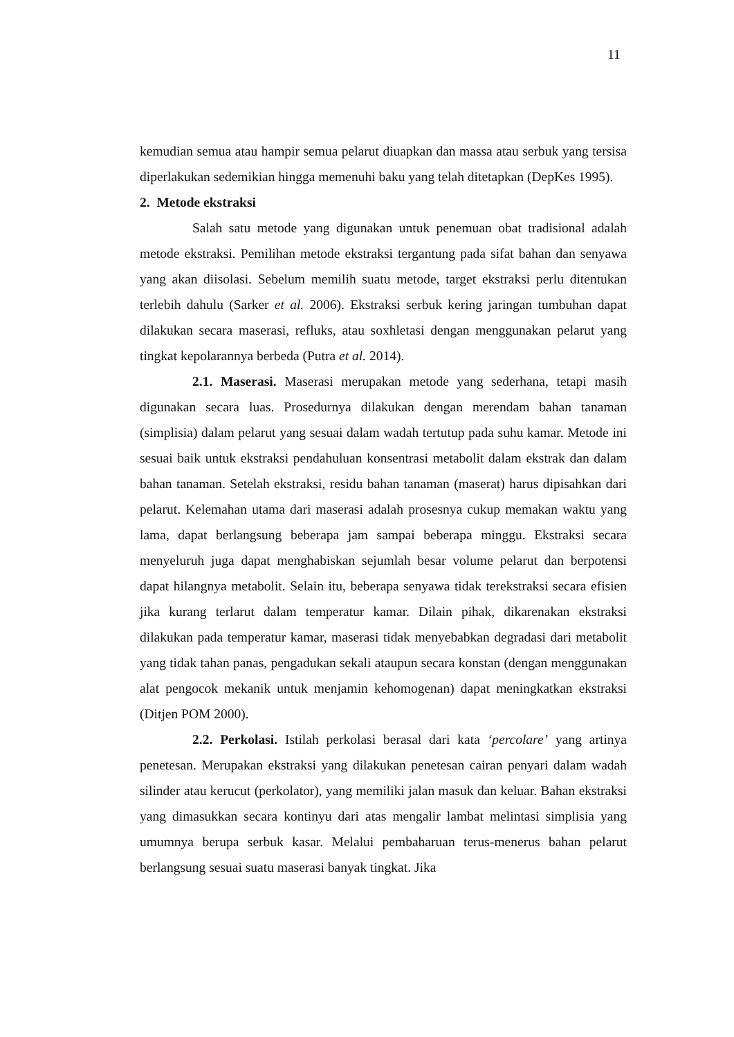11
kemudian semua atau hampir semua pelarut diuapkan dan massa atau serbuk yang tersisa diperlakukan sedemikian hingga memenuhi baku yang telah ditetapkan (DepKes 1995).
2. Metode ekstraksi
Salah satu metode yang digunakan untuk penemuan obat tradisional adalah metode ekstraksi. Pemilihan metode ekstraksi tergantung pada sifat bahan dan senyawa yang akan diisolasi. Sebelum memilih suatu metode, target ekstraksi perlu ditentukan terlebih dahulu (Sarker et al. 2006). Ekstraksi serbuk kering jaringan tumbuhan dapat dilakukan secara maserasi, refluks, atau soxhletasi dengan menggunakan pelarut yang tingkat kepolarannya berbeda (Putra et al. 2014).
2.1. Maserasi. Maserasi merupakan metode yang sederhana, tetapi masih digunakan secara luas. Prosedurnya dilakukan dengan merendam bahan tanaman (simplisia) dalam pelarut yang sesuai dalam wadah tertutup pada suhu kamar. Metode ini sesuai baik untuk ekstraksi pendahuluan konsentrasi metabolit dalam ekstrak dan dalam bahan tanaman. Setelah ekstraksi, residu bahan tanaman (maserat) harus dipisahkan dari pelarut. Kelemahan utama dari maserasi adalah prosesnya cukup memakan waktu yang lama, dapat berlangsung beberapa jam sampai beberapa minggu. Ekstraksi secara menyeluruh juga dapat menghabiskan sejumlah besar volume pelarut dan berpotensi dapat hilangnya metabolit. Selain itu, beberapa senyawa tidak terekstraksi secara efisien jika kurang terlarut dalam temperatur kamar. Dilain pihak, dikarenakan ekstraksi dilakukan pada temperatur kamar, maserasi tidak menyebabkan degradasi dari metabolit yang tidak tahan panas, pengadukan sekali ataupun secara konstan (dengan menggunakan alat pengocok mekanik untuk menjamin kehomogenan) dapat meningkatkan ekstraksi (Ditjen POM 2000).
2.2. Perkolasi. Istilah perkolasi berasal dari kata ‘percolare’ yang artinya penetesan. Merupakan ekstraksi yang dilakukan penetesan cairan penyari dalam wadah silinder atau kerucut (perkolator), yang memiliki jalan masuk dan keluar. Bahan ekstraksi yang dimasukkan secara kontinyu dari atas mengalir lambat melintasi simplisia yang umumnya berupa serbuk kasar. Melalui pembaharuan terus-menerus bahan pelarut berlangsung sesuai suatu maserasi banyak tingkat. Jika